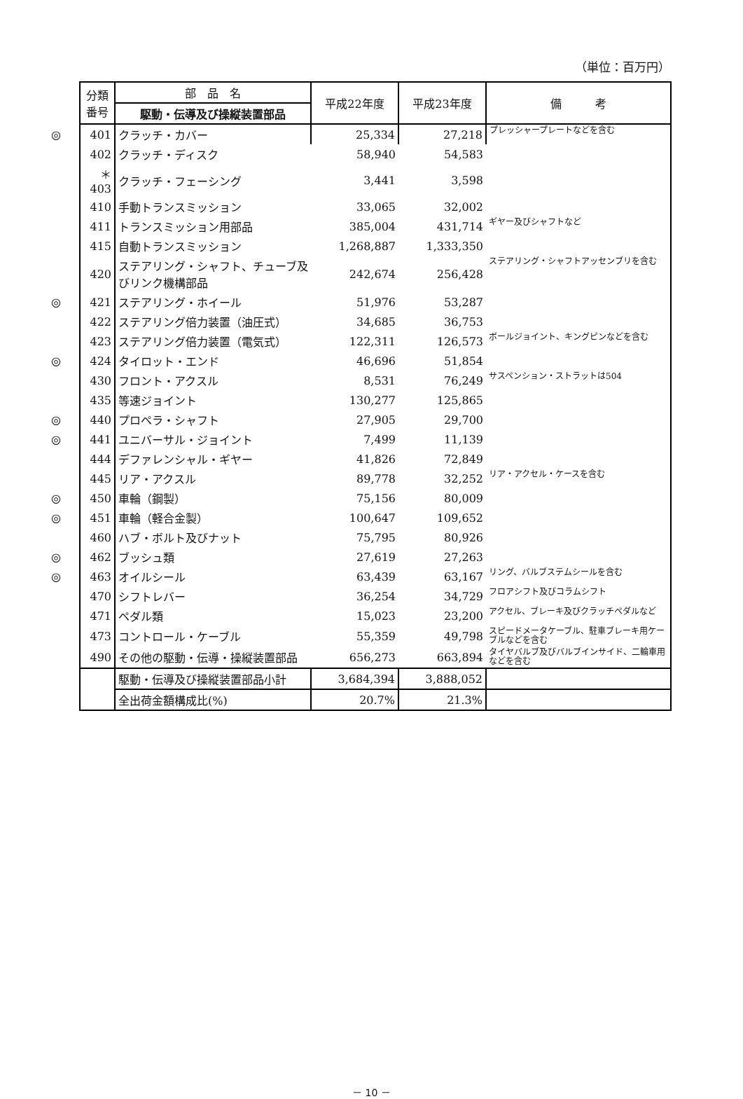（単位：百万円）
| 分類 番号 | 部 品 名 | 平成22年度 | 平成23年度 | 備 考 |
| --- | --- | --- | --- | --- |
| | 駆動・伝導及び操縦装置部品 | | | |
| ◎ 401 | クラッチ・カバー | 25,334 | 27,218 | プレッシャープレートなどを含む |
| 402 | クラッチ・ディスク | 58,940 | 54,583 | |
| ＊403 | クラッチ・フェーシング | 3,441 | 3,598 | |
| 410 | 手動トランスミッション | 33,065 | 32,002 | |
| 411 | トランスミッション用部品 | 385,004 | 431,714 | ギヤー及びシャフトなど |
| 415 | 自動トランスミッション | 1,268,887 | 1,333,350 | |
| 420 | ステアリング・シャフト、チューブ及びリンク機構部品 | 242,674 | 256,428 | ステアリング・シャフトアッセンブリを含む |
| ◎ 421 | ステアリング・ホイール | 51,976 | 53,287 | |
| 422 | ステアリング倍力装置（油圧式） | 34,685 | 36,753 | |
| 423 | ステアリング倍力装置（電気式） | 122,311 | 126,573 | ボールジョイント、キングピンなどを含む |
| ◎ 424 | タイロット・エンド | 46,696 | 51,854 | |
| 430 | フロント・アクスル | 8,531 | 76,249 | サスペンション・ストラットは504 |
| 435 | 等速ジョイント | 130,277 | 125,865 | |
| ◎ 440 | プロペラ・シャフト | 27,905 | 29,700 | |
| ◎ 441 | ユニバーサル・ジョイント | 7,499 | 11,139 | |
| 444 | デファレンシャル・ギヤー | 41,826 | 72,849 | |
| 445 | リア・アクスル | 89,778 | 32,252 | リア・アクセル・ケースを含む |
| ◎ 450 | 車輪（鋼製） | 75,156 | 80,009 | |
| ◎ 451 | 車輪（軽合金製） | 100,647 | 109,652 | |
| 460 | ハブ・ボルト及びナット | 75,795 | 80,926 | |
| ◎ 462 | ブッシュ類 | 27,619 | 27,263 | |
| ◎ 463 | オイルシール | 63,439 | 63,167 | リング、バルブステムシールを含む |
| 470 | シフトレバー | 36,254 | 34,729 | フロアシフト及びコラムシフト |
| 471 | ペダル類 | 15,023 | 23,200 | アクセル、ブレーキ及びクラッチペダルなど |
| 473 | コントロール・ケーブル | 55,359 | 49,798 | スピードメータケーブル、駐車ブレーキ用ケーブルなどを含む |
| 490 | その他の駆動・伝導・操縦装置部品 | 656,273 | 663,894 | タイヤバルブ及びバルブインサイド、二輪車用などを含む |
| | 駆動・伝導及び操縦装置部品小計 | 3,684,394 | 3,888,052 | |
| | 全出荷金額構成比(%) | 20.7% | 21.3% | |
－ 10 －